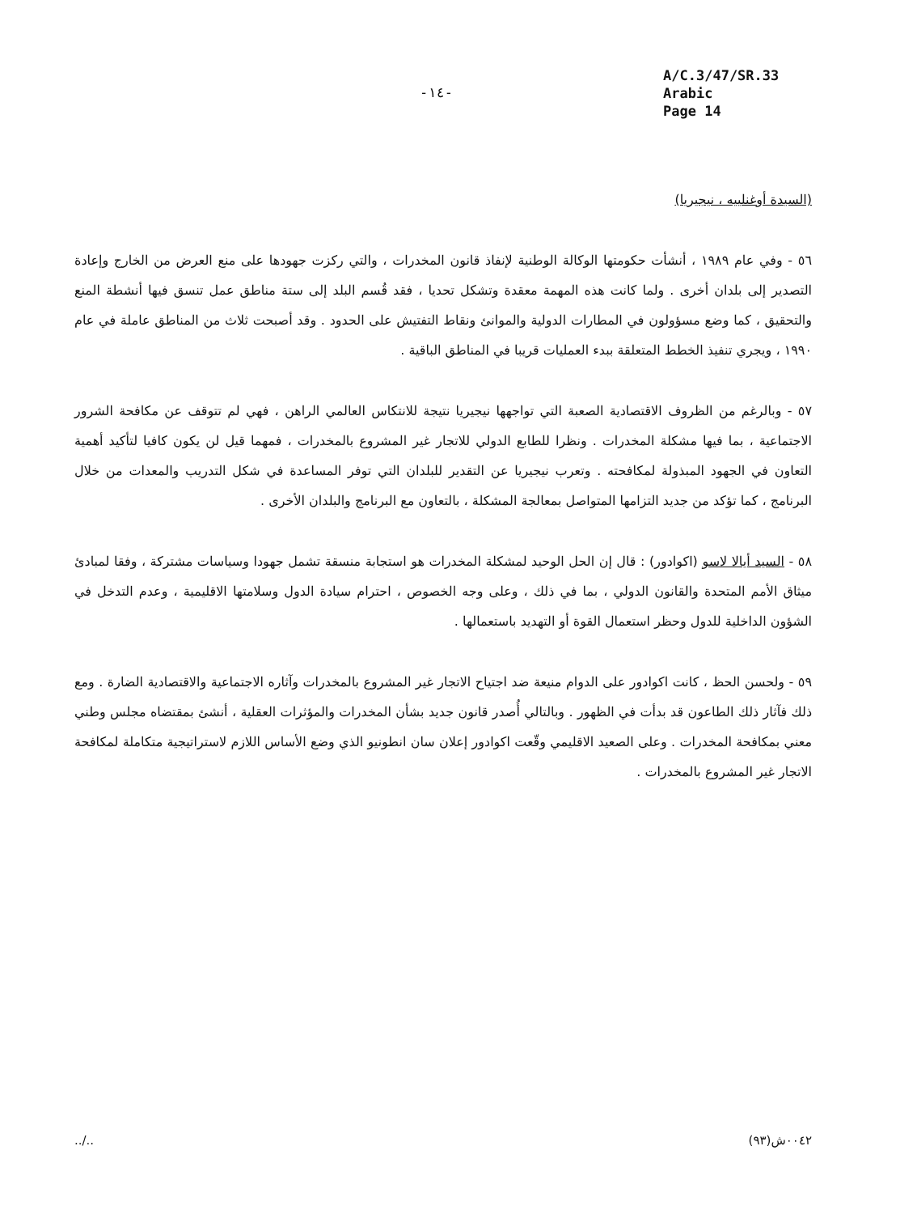-١٤-
A/C.3/47/SR.33
Arabic
Page 14
(السيدة أوغنلييه ، نيجيريا)
٥٦ - وفي عام ١٩٨٩ ، أنشأت حكومتها الوكالة الوطنية لإنفاذ قانون المخدرات ، والتي ركزت جهودها على منع العرض من الخارج وإعادة التصدير إلى بلدان أخرى . ولما كانت هذه المهمة معقدة وتشكل تحديا ، فقد قُسم البلد إلى ستة مناطق عمل تنسق فيها أنشطة المنع والتحقيق ، كما وضع مسؤولون في المطارات الدولية والموانئ ونقاط التفتيش على الحدود . وقد أصبحت ثلاث من المناطق عاملة في عام ١٩٩٠ ، ويجري تنفيذ الخطط المتعلقة ببدء العمليات قريبا في المناطق الباقية .
٥٧ - وبالرغم من الظروف الاقتصادية الصعبة التي تواجهها نيجيريا نتيجة للانتكاس العالمي الراهن ، فهي لم تتوقف عن مكافحة الشرور الاجتماعية ، بما فيها مشكلة المخدرات . ونظرا للطابع الدولي للاتجار غير المشروع بالمخدرات ، فمهما قيل لن يكون كافيا لتأكيد أهمية التعاون في الجهود المبذولة لمكافحته . وتعرب نيجيريا عن التقدير للبلدان التي توفر المساعدة في شكل التدريب والمعدات من خلال البرنامج ، كما تؤكد من جديد التزامها المتواصل بمعالجة المشكلة ، بالتعاون مع البرنامج والبلدان الأخرى .
٥٨ - السيد أيالا لاسو (اكوادور) : قال إن الحل الوحيد لمشكلة المخدرات هو استجابة منسقة تشمل جهودا وسياسات مشتركة ، وفقا لمبادئ ميثاق الأمم المتحدة والقانون الدولي ، بما في ذلك ، وعلى وجه الخصوص ، احترام سيادة الدول وسلامتها الاقليمية ، وعدم التدخل في الشؤون الداخلية للدول وحظر استعمال القوة أو التهديد باستعمالها .
٥٩ - ولحسن الحظ ، كانت اكوادور على الدوام منيعة ضد اجتياح الاتجار غير المشروع بالمخدرات وآثاره الاجتماعية والاقتصادية الضارة . ومع ذلك فآثار ذلك الطاعون قد بدأت في الظهور . وبالتالي أُصدر قانون جديد بشأن المخدرات والمؤثرات العقلية ، أنشئ بمقتضاه مجلس وطني معني بمكافحة المخدرات . وعلى الصعيد الاقليمي وقّعت اكوادور إعلان سان انطونيو الذي وضع الأساس اللازم لاستراتيجية متكاملة لمكافحة الاتجار غير المشروع بالمخدرات .
../.. ٠٠٤٢ش(٩٣)